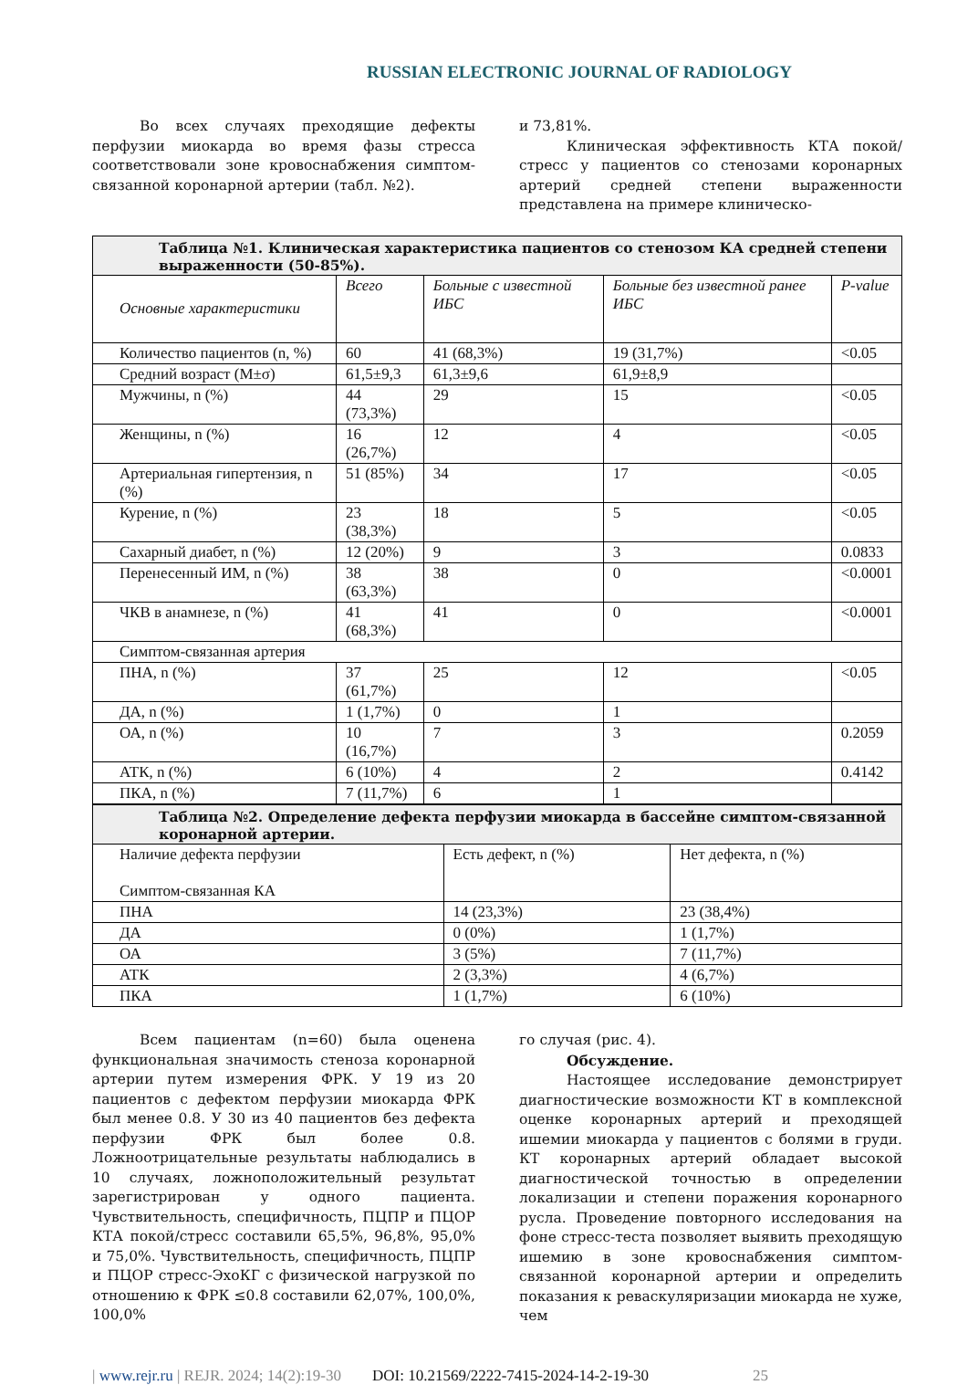RUSSIAN ELECTRONIC JOURNAL OF RADIOLOGY
Во всех случаях преходящие дефекты перфузии миокарда во время фазы стресса соответствовали зоне кровоснабжения симптом-связанной коронарной артерии (табл. №2).
и 73,81%.
Клиническая эффективность КТА покой/стресс у пациентов со стенозами коронарных артерий средней степени выраженности представлена на примере клиническо-
Таблица №1. Клиническая характеристика пациентов со стенозом КА средней степени выраженности (50-85%).
| Основные характеристики | Всего | Больные с известной ИБС | Больные без известной ранее ИБС | P-value |
| Количество пациентов (n, %) | 60 | 41 (68,3%) | 19 (31,7%) | <0.05 |
| Средний возраст (M±σ) | 61,5±9,3 | 61,3±9,6 | 61,9±8,9 | |
| Мужчины, n (%) | 44 (73,3%) | 29 | 15 | <0.05 |
| Женщины, n (%) | 16 (26,7%) | 12 | 4 | <0.05 |
| Артериальная гипертензия, n (%) | 51 (85%) | 34 | 17 | <0.05 |
| Курение, n (%) | 23 (38,3%) | 18 | 5 | <0.05 |
| Сахарный диабет, n (%) | 12 (20%) | 9 | 3 | 0.0833 |
| Перенесенный ИМ, n (%) | 38 (63,3%) | 38 | 0 | <0.0001 |
| ЧКВ в анамнезе, n (%) | 41 (68,3%) | 41 | 0 | <0.0001 |
| Симптом-связанная артерия | | | | |
| ПНА, n (%) | 37 (61,7%) | 25 | 12 | <0.05 |
| ДА, n (%) | 1 (1,7%) | 0 | 1 | |
| ОА, n (%) | 10 (16,7%) | 7 | 3 | 0.2059 |
| АТК, n (%) | 6 (10%) | 4 | 2 | 0.4142 |
| ПКА, n (%) | 7 (11,7%) | 6 | 1 | |
Таблица №2. Определение дефекта перфузии миокарда в бассейне симптом-связанной коронарной артерии.
| Наличие дефекта перфузии Симптом-связанная КА | Есть дефект, n (%) | Нет дефекта, n (%) |
| ПНА | 14 (23,3%) | 23 (38,4%) |
| ДА | 0 (0%) | 1 (1,7%) |
| ОА | 3 (5%) | 7 (11,7%) |
| АТК | 2 (3,3%) | 4 (6,7%) |
| ПКА | 1 (1,7%) | 6 (10%) |
Всем пациентам (n=60) была оценена функциональная значимость стеноза коронарной артерии путем измерения ФРК. У 19 из 20 пациентов с дефектом перфузии миокарда ФРК был менее 0.8. У 30 из 40 пациентов без дефекта перфузии ФРК был более 0.8. Ложноотрицательные результаты наблюдались в 10 случаях, ложноположительный результат зарегистрирован у одного пациента. Чувствительность, специфичность, ПЦПР и ПЦОР КТА покой/стресс составили 65,5%, 96,8%, 95,0% и 75,0%. Чувствительность, специфичность, ПЦПР и ПЦОР стресс-ЭхоКГ с физической нагрузкой по отношению к ФРК ≤0.8 составили 62,07%, 100,0%, 100,0%
го случая (рис. 4).
Обсуждение.
Настоящее исследование демонстрирует диагностические возможности КТ в комплексной оценке коронарных артерий и преходящей ишемии миокарда у пациентов с болями в груди. КТ коронарных артерий обладает высокой диагностической точностью в определении локализации и степени поражения коронарного русла. Проведение повторного исследования на фоне стресс-теста позволяет выявить преходящую ишемию в зоне кровоснабжения симптом-связанной коронарной артерии и определить показания к реваскуляризации миокарда не хуже, чем
| www.rejr.ru | REJR. 2024; 14(2):19-30 DOI: 10.21569/2222-7415-2024-14-2-19-30 25